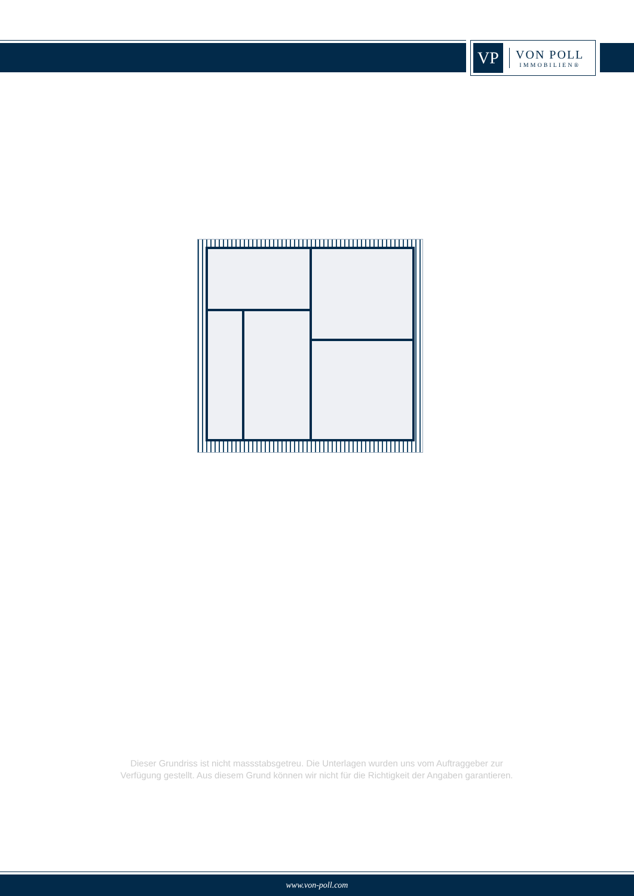VP
VON POLL
IMMOBILIEN®
Dieser Grundriss ist nicht massstabsgetreu. Die Unterlagen wurden uns vom Auftraggeber zur Verfügung gestellt. Aus diesem Grund können wir nicht für die Richtigkeit der Angaben garantieren.
www.von-poll.com